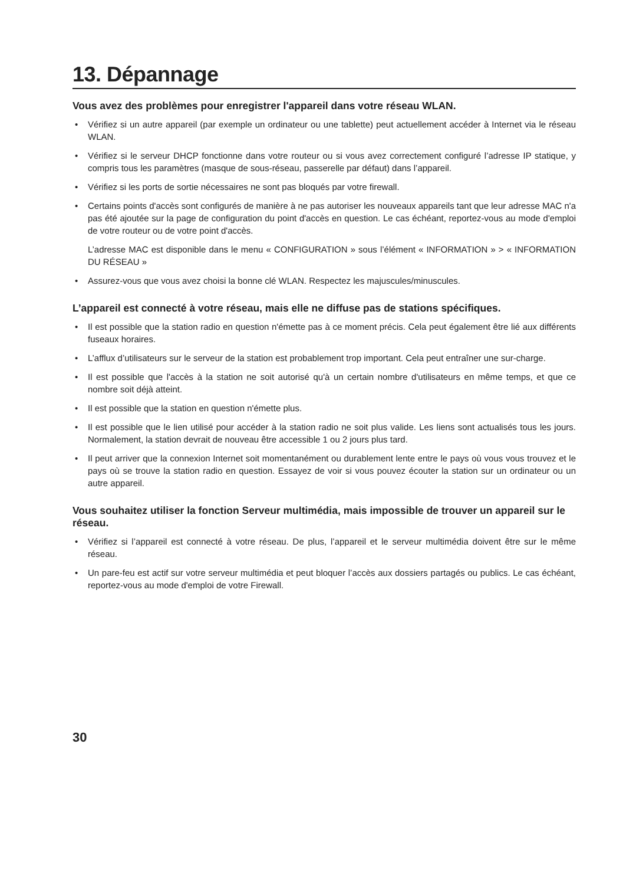13. Dépannage
Vous avez des problèmes pour enregistrer l'appareil dans votre réseau WLAN.
• Vérifiez si un autre appareil (par exemple un ordinateur ou une tablette) peut actuellement accéder à Internet via le réseau WLAN.
• Vérifiez si le serveur DHCP fonctionne dans votre routeur ou si vous avez correctement configuré l’adresse IP statique, y compris tous les paramètres (masque de sous-réseau, passerelle par défaut) dans l’appareil.
• Vérifiez si les ports de sortie nécessaires ne sont pas bloqués par votre firewall.
• Certains points d'accès sont configurés de manière à ne pas autoriser les nouveaux appareils tant que leur adresse MAC n'a pas été ajoutée sur la page de configuration du point d'accès en question. Le cas échéant, reportez-vous au mode d'emploi de votre routeur ou de votre point d'accès.
L’adresse MAC est disponible dans le menu « CONFIGURATION » sous l’élément « INFORMATION » > « INFORMATION DU RÉSEAU »
• Assurez-vous que vous avez choisi la bonne clé WLAN. Respectez les majuscules/minuscules.
L’appareil est connecté à votre réseau, mais elle ne diffuse pas de stations spécifiques.
• Il est possible que la station radio en question n'émette pas à ce moment précis. Cela peut également être lié aux différents fuseaux horaires.
• L’afflux d’utilisateurs sur le serveur de la station est probablement trop important. Cela peut entraîner une sur-charge.
• Il est possible que l'accès à la station ne soit autorisé qu'à un certain nombre d'utilisateurs en même temps, et que ce nombre soit déjà atteint.
• Il est possible que la station en question n'émette plus.
• Il est possible que le lien utilisé pour accéder à la station radio ne soit plus valide. Les liens sont actualisés tous les jours. Normalement, la station devrait de nouveau être accessible 1 ou 2 jours plus tard.
• Il peut arriver que la connexion Internet soit momentanément ou durablement lente entre le pays où vous vous trouvez et le pays où se trouve la station radio en question. Essayez de voir si vous pouvez écouter la station sur un ordinateur ou un autre appareil.
Vous souhaitez utiliser la fonction Serveur multimédia, mais impossible de trouver un appareil sur le réseau.
• Vérifiez si l’appareil est connecté à votre réseau. De plus, l’appareil et le serveur multimédia doivent être sur le même réseau.
• Un pare-feu est actif sur votre serveur multimédia et peut bloquer l’accès aux dossiers partagés ou publics. Le cas échéant, reportez-vous au mode d'emploi de votre Firewall.
30